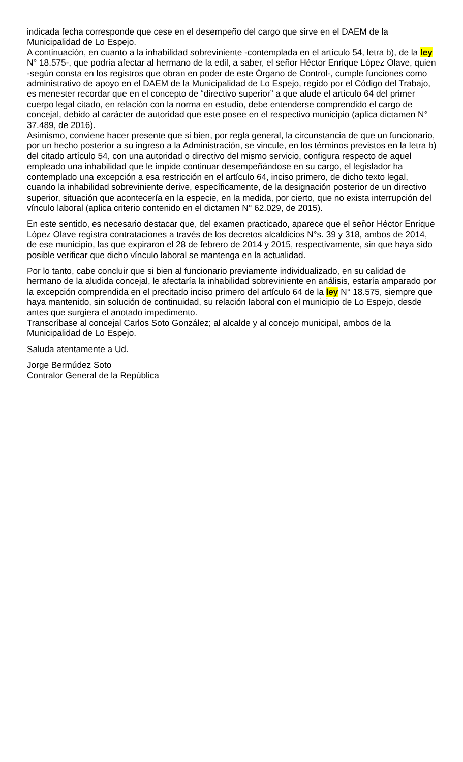indicada fecha corresponde que cese en el desempeño del cargo que sirve en el DAEM de la Municipalidad de Lo Espejo.
A continuación, en cuanto a la inhabilidad sobreviniente -contemplada en el artículo 54, letra b), de la ley N° 18.575-, que podría afectar al hermano de la edil, a saber, el señor Héctor Enrique López Olave, quien -según consta en los registros que obran en poder de este Órgano de Control-, cumple funciones como administrativo de apoyo en el DAEM de la Municipalidad de Lo Espejo, regido por el Código del Trabajo, es menester recordar que en el concepto de “directivo superior” a que alude el artículo 64 del primer cuerpo legal citado, en relación con la norma en estudio, debe entenderse comprendido el cargo de concejal, debido al carácter de autoridad que este posee en el respectivo municipio (aplica dictamen N° 37.489, de 2016).
Asimismo, conviene hacer presente que si bien, por regla general, la circunstancia de que un funcionario, por un hecho posterior a su ingreso a la Administración, se vincule, en los términos previstos en la letra b) del citado artículo 54, con una autoridad o directivo del mismo servicio, configura respecto de aquel empleado una inhabilidad que le impide continuar desempeñándose en su cargo, el legislador ha contemplado una excepción a esa restricción en el artículo 64, inciso primero, de dicho texto legal, cuando la inhabilidad sobreviniente derive, específicamente, de la designación posterior de un directivo superior, situación que acontecería en la especie, en la medida, por cierto, que no exista interrupción del vínculo laboral (aplica criterio contenido en el dictamen N° 62.029, de 2015).
En este sentido, es necesario destacar que, del examen practicado, aparece que el señor Héctor Enrique López Olave registra contrataciones a través de los decretos alcaldicios N°s. 39 y 318, ambos de 2014, de ese municipio, las que expiraron el 28 de febrero de 2014 y 2015, respectivamente, sin que haya sido posible verificar que dicho vínculo laboral se mantenga en la actualidad.
Por lo tanto, cabe concluir que si bien al funcionario previamente individualizado, en su calidad de hermano de la aludida concejal, le afectaría la inhabilidad sobreviniente en análisis, estaría amparado por la excepción comprendida en el precitado inciso primero del artículo 64 de la ley N° 18.575, siempre que haya mantenido, sin solución de continuidad, su relación laboral con el municipio de Lo Espejo, desde antes que surgiera el anotado impedimento.
Transcríbase al concejal Carlos Soto González; al alcalde y al concejo municipal, ambos de la Municipalidad de Lo Espejo.
Saluda atentamente a Ud.
Jorge Bermúdez Soto
Contralor General de la República